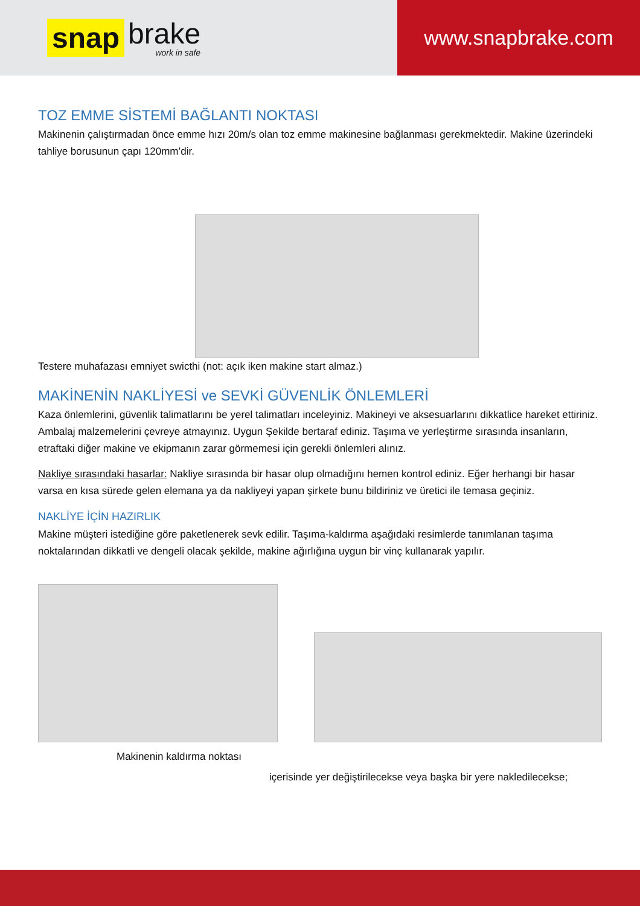snap brake
work in safe
www.snapbrake.com
TOZ EMME SİSTEMİ BAĞLANTI NOKTASI
Makinenin çalıştırmadan önce emme hızı 20m/s olan toz emme makinesine bağlanması gerekmektedir. Makine üzerindeki tahliye borusunun çapı 120mm’dir.
Testere muhafazası emniyet swicthi (not: açık iken makine start almaz.)
MAKİNENİN NAKLİYESİ ve SEVKİ GÜVENLİK ÖNLEMLERİ
Kaza önlemlerini, güvenlik talimatlarını be yerel talimatları inceleyiniz. Makineyi ve aksesuarlarını dikkatlice hareket ettiriniz. Ambalaj malzemelerini çevreye atmayınız. Uygun Şekilde bertaraf ediniz. Taşıma ve yerleştirme sırasında insanların, etraftaki diğer makine ve ekipmanın zarar görmemesi için gerekli önlemleri alınız.
Nakliye sırasındaki hasarlar: Nakliye sırasında bir hasar olup olmadığını hemen kontrol ediniz. Eğer herhangi bir hasar varsa en kısa sürede gelen elemana ya da nakliyeyi yapan şirkete bunu bildiriniz ve üretici ile temasa geçiniz.
NAKLİYE İÇİN HAZIRLIK
Makine müşteri istediğine göre paketlenerek sevk edilir. Taşıma-kaldırma aşağıdaki resimlerde tanımlanan taşıma noktalarından dikkatli ve dengeli olacak şekilde, makine ağırlığına uygun bir vinç kullanarak yapılır.
Makinenin kaldırma noktası
içerisinde yer değiştirilecekse veya başka bir yere nakledilecekse;